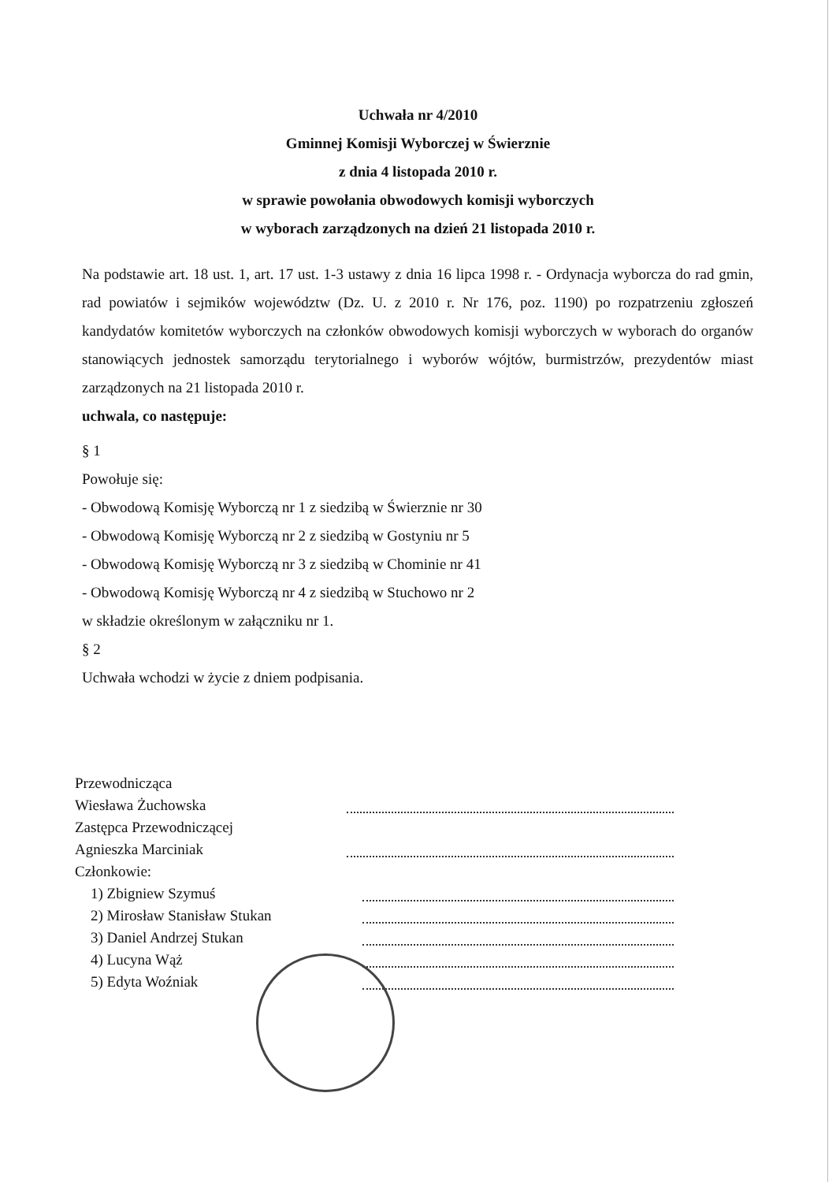Uchwała nr 4/2010
Gminnej Komisji Wyborczej w Świerznie
z dnia 4 listopada 2010 r.
w sprawie powołania obwodowych komisji wyborczych
w wyborach zarządzonych na dzień 21 listopada 2010 r.
Na podstawie art. 18 ust. 1, art. 17 ust. 1-3 ustawy z dnia 16 lipca 1998 r. - Ordynacja wyborcza do rad gmin, rad powiatów i sejmików województw (Dz. U. z 2010 r. Nr 176, poz. 1190) po rozpatrzeniu zgłoszeń kandydatów komitetów wyborczych na członków obwodowych komisji wyborczych w wyborach do organów stanowiących jednostek samorządu terytorialnego i wyborów wójtów, burmistrzów, prezydentów miast zarządzonych na 21 listopada 2010 r.
uchwala, co następuje:
§ 1
Powołuje się:
- Obwodową Komisję Wyborczą nr 1 z siedzibą w Świerznie nr 30
- Obwodową Komisję Wyborczą nr 2 z siedzibą w Gostyniu nr 5
- Obwodową Komisję Wyborczą nr 3 z siedzibą w Chominie nr 41
- Obwodową Komisję Wyborczą nr 4 z siedzibą w Stuchowo nr 2
w składzie określonym w załączniku nr 1.
§ 2
Uchwała wchodzi w życie z dniem podpisania.
Przewodnicząca
Wiesława Żuchowska
Zastępca Przewodniczącej
Agnieszka Marciniak
Członkowie:
1) Zbigniew Szymuś
2) Mirosław Stanisław Stukan
3) Daniel Andrzej Stukan
4) Lucyna Wąż
5) Edyta Woźniak